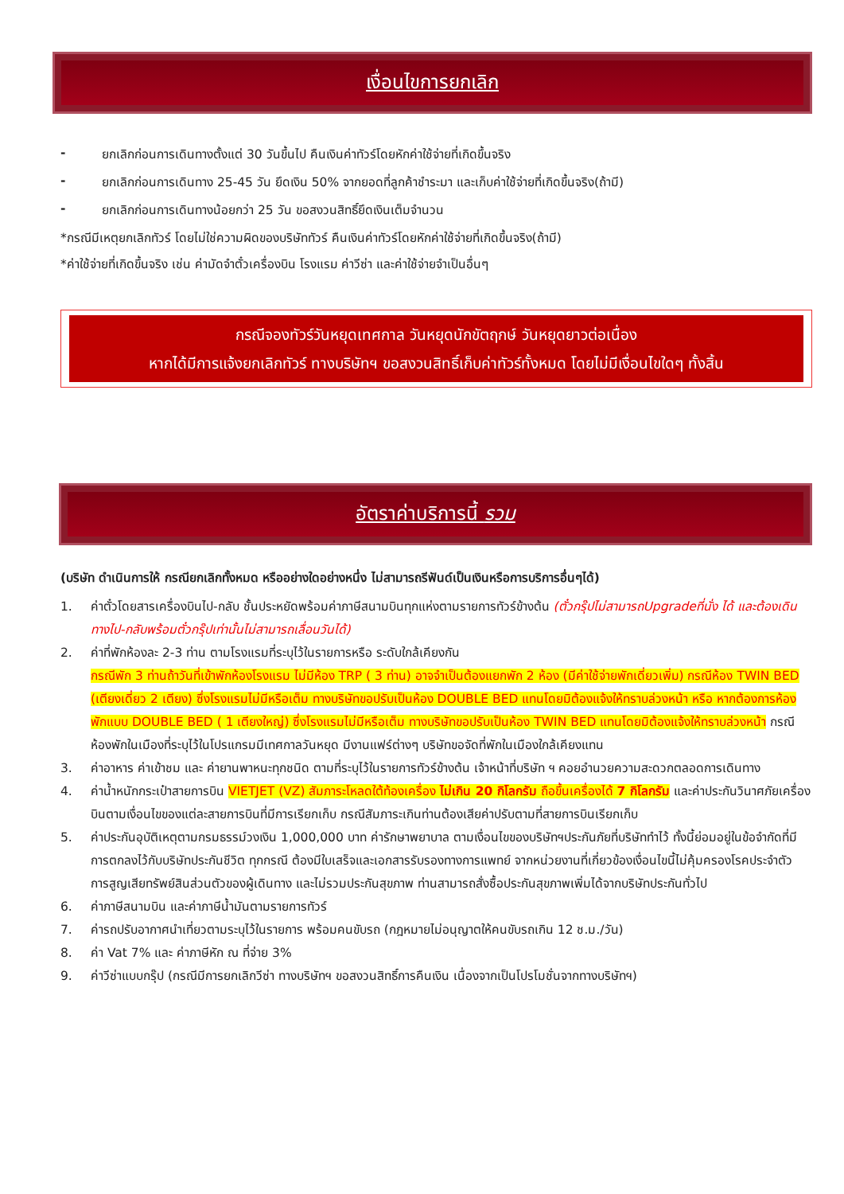เงื่อนไขการยกเลิก
- ยกเลิกก่อนการเดินทางตั้งแต่ 30 วันขึ้นไป คืนเงินค่าทัวร์โดยหักค่าใช้จ่ายที่เกิดขึ้นจริง
- ยกเลิกก่อนการเดินทาง 25-45 วัน ยึดเงิน 50% จากยอดที่ลูกค้าชำระมา และเก็บค่าใช้จ่ายที่เกิดขึ้นจริง(ถ้ามี)
- ยกเลิกก่อนการเดินทางน้อยกว่า 25 วัน ขอสงวนสิทธิ์ยึดเงินเต็มจำนวน
*กรณีมีเหตุยกเลิกทัวร์ โดยไม่ใช่ความผิดของบริษัททัวร์ คืนเงินค่าทัวร์โดยหักค่าใช้จ่ายที่เกิดขึ้นจริง(ถ้ามี)
*ค่าใช้จ่ายที่เกิดขึ้นจริง เช่น ค่ามัดจำตั๋วเครื่องบิน โรงแรม ค่าวีซ่า และค่าใช้จ่ายจำเป็นอื่นๆ
กรณีจองทัวร์วันหยุดเทศกาล วันหยุดนักขัตฤกษ์ วันหยุดยาวต่อเนื่อง
หากได้มีการแจ้งยกเลิกทัวร์ ทางบริษัทฯ ขอสงวนสิทธิ์เก็บค่าทัวร์ทั้งหมด โดยไม่มีเงื่อนไขใดๆ ทั้งสิ้น
อัตราค่าบริการนี้ รวม
(บริษัท ดำเนินการให้ กรณียกเลิกทั้งหมด หรืออย่างใดอย่างหนึ่ง ไม่สามารถรีฟันด์เป็นเงินหรือการบริการอื่นๆได้)
1. ค่าตั๋วโดยสารเครื่องบินไป-กลับ ชั้นประหยัดพร้อมค่าภาษีสนามบินทุกแห่งตามรายการทัวร์ข้างต้น (ตั๋วกรุ๊ปไม่สามารถUpgradeที่นั่ง ได้ และต้องเดินทางไป-กลับพร้อมตั๋วกรุ๊ปเท่านั้นไม่สามารถเลื่อนวันได้)
2. ค่าที่พักห้องละ 2-3 ท่าน ตามโรงแรมที่ระบุไว้ในรายการหรือ ระดับใกล้เคียงกัน
กรณีพัก 3 ท่านถ้าวันที่เข้าพักห้องโรงแรม ไม่มีห้อง TRP ( 3 ท่าน) อาจจำเป็นต้องแยกพัก 2 ห้อง (มีค่าใช้จ่ายพักเดี่ยวเพิ่ม) กรณีห้อง TWIN BED (เตียงเดี่ยว 2 เตียง) ซึ่งโรงแรมไม่มีหรือเต็ม ทางบริษัทขอปรับเป็นห้อง DOUBLE BED แทนโดยมิต้องแจ้งให้ทราบล่วงหน้า หรือ หากต้องการห้องพักแบบ DOUBLE BED ( 1 เตียงใหญ่) ซึ่งโรงแรมไม่มีหรือเต็ม ทางบริษัทขอปรับเป็นห้อง TWIN BED แทนโดยมิต้องแจ้งให้ทราบล่วงหน้า กรณีห้องพักในเมืองที่ระบุไว้ในโปรแกรมมีเทศกาลวันหยุด มีงานแฟร์ต่างๆ บริษัทขอจัดที่พักในเมืองใกล้เคียงแทน
3. ค่าอาหาร ค่าเข้าชม และ ค่ายานพาหนะทุกชนิด ตามที่ระบุไว้ในรายการทัวร์ข้างต้น เจ้าหน้าที่บริษัท ฯ คอยอำนวยความสะดวกตลอดการเดินทาง
4. ค่าน้ำหนักกระเป๋าสายการบิน VIETJET (VZ) สัมภาระโหลดใต้ท้องเครื่อง ไม่เกิน 20 กิโลกรัม ถือขึ้นเครื่องได้ 7 กิโลกรัม และค่าประกันวินาศภัยเครื่องบินตามเงื่อนไขของแต่ละสายการบินที่มีการเรียกเก็บ กรณีสัมภาระเกินท่านต้องเสียค่าปรับตามที่สายการบินเรียกเก็บ
5. ค่าประกันอุบัติเหตุตามกรมธรรม์วงเงิน 1,000,000 บาท ค่ารักษาพยาบาล ตามเงื่อนไขของบริษัทฯประกันภัยที่บริษัททำไว้ ทั้งนี้ย่อมอยู่ในข้อจำกัดที่มีการตกลงไว้กับบริษัทประกันชีวิต ทุกกรณี ต้องมีใบเสร็จและเอกสารรับรองทางการแพทย์ จากหน่วยงานที่เกี่ยวข้องเงื่อนไขนี้ไม่คุ้มครองโรคประจำตัว การสูญเสียทรัพย์สินส่วนตัวของผู้เดินทาง และไม่รวมประกันสุขภาพ ท่านสามารถสั่งซื้อประกันสุขภาพเพิ่มได้จากบริษัทประกันทั่วไป
6. ค่าภาษีสนามบิน และค่าภาษีน้ำมันตามรายการทัวร์
7. ค่ารถปรับอากาศนำเที่ยวตามระบุไว้ในรายการ พร้อมคนขับรถ (กฎหมายไม่อนุญาตให้คนขับรถเกิน 12 ช.ม./วัน)
8. ค่า Vat 7% และ ค่าภาษีหัก ณ ที่จ่าย 3%
9. ค่าวีซ่าแบบกรุ๊ป (กรณีมีการยกเลิกวีซ่า ทางบริษัทฯ ขอสงวนสิทธิ์การคืนเงิน เนื่องจากเป็นโปรโมชั่นจากทางบริษัทฯ)